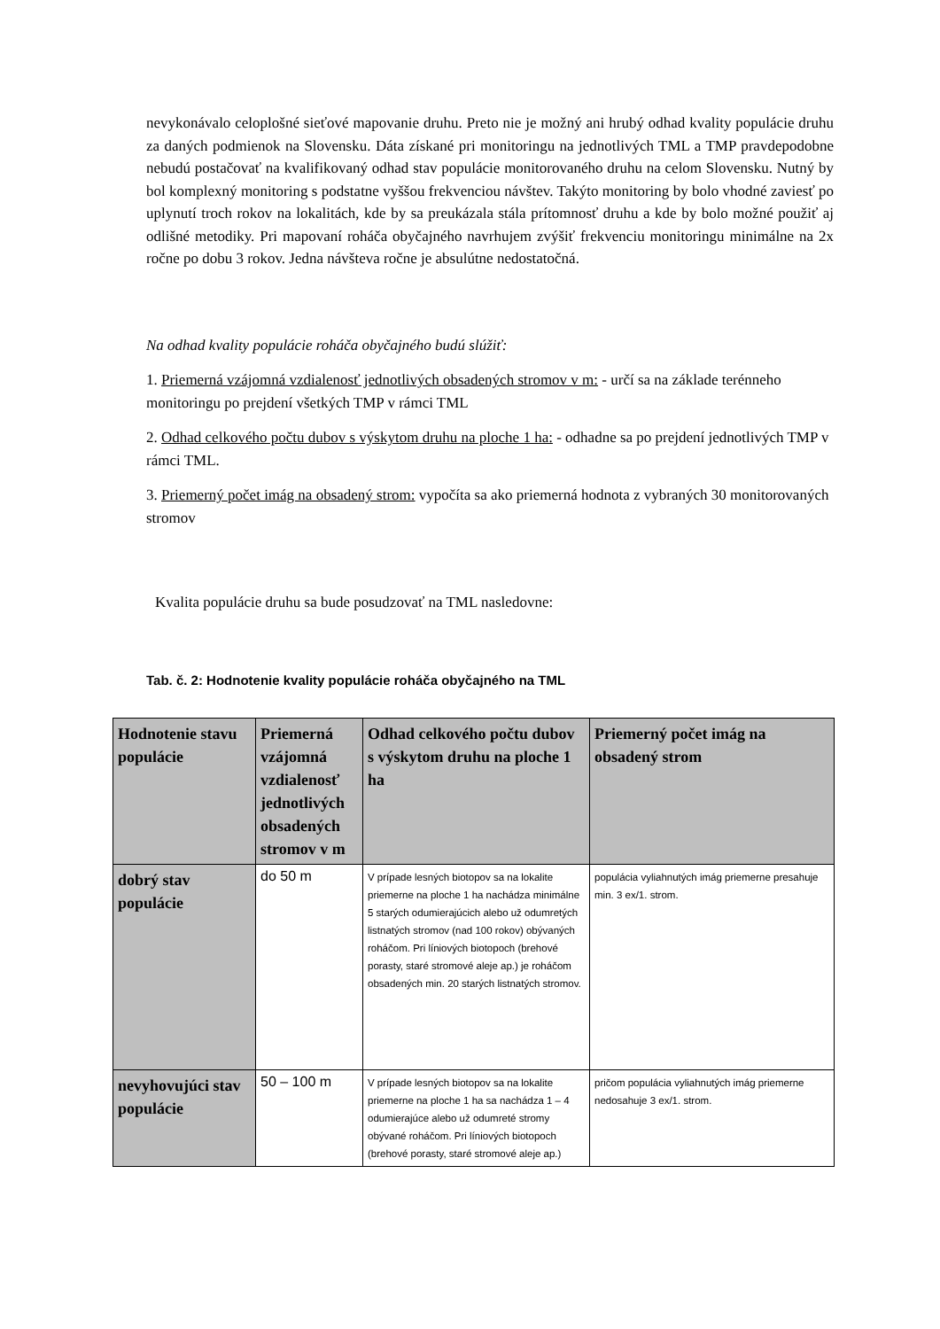nevykonávalo celoplošné sieťové mapovanie druhu. Preto nie je možný ani hrubý odhad kvality populácie druhu za daných podmienok na Slovensku. Dáta získané pri monitoringu na jednotlivých TML a TMP pravdepodobne nebudú postačovať na kvalifikovaný odhad stav populácie monitorovaného druhu na celom Slovensku. Nutný by bol komplexný monitoring s podstatne vyššou frekvenciou návštev. Takýto monitoring by bolo vhodné zaviesť po uplynutí troch rokov na lokalitách, kde by sa preukázala stála prítomnosť druhu a kde by bolo možné použiť aj odlišné metodiky. Pri mapovaní roháča obyčajného navrhujem zvýšiť frekvenciu monitoringu minimálne na 2x ročne po dobu 3 rokov. Jedna návšteva ročne je absulútne nedostatočná.
Na odhad kvality populácie roháča obyčajného budú slúžiť:
1. Priemerná vzájomná vzdialenosť jednotlivých obsadených stromov v m: - určí sa na základe terénneho monitoringu po prejdení všetkých TMP v rámci TML
2. Odhad celkového počtu dubov s výskytom druhu na ploche 1 ha: - odhadne sa po prejdení jednotlivých TMP v rámci TML.
3. Priemerný počet imág na obsadený strom: vypočíta sa ako priemerná hodnota z vybraných 30 monitorovaných stromov
Kvalita populácie druhu sa bude posudzovať na TML nasledovne:
Tab. č. 2: Hodnotenie kvality populácie roháča obyčajného na TML
| Hodnotenie stavu populácie | Priemerná vzájomná vzdialenosť jednotlivých obsadených stromov v m | Odhad celkového počtu dubov s výskytom druhu na ploche 1 ha | Priemerný počet imág na obsadený strom |
| --- | --- | --- | --- |
| dobrý stav populácie | do 50 m | V prípade lesných biotopov sa na lokalite priemerne na ploche 1 ha nachádza minimálne 5 starých odumierajúcich alebo už odumretých listnatých stromov (nad 100 rokov) obývaných roháčom. Pri líniových biotopoch (brehové porasty, staré stromové aleje ap.) je roháčom obsadených min. 20 starých listnatých stromov. | populácia vyliahnutých imág priemerne presahuje min. 3 ex/1. strom. |
| nevyhovujúci stav populácie | 50 – 100 m | V prípade lesných biotopov sa na lokalite priemerne na ploche 1 ha sa nachádza 1 – 4 odumierajúce alebo už odumreté stromy obývané roháčom. Pri líniových biotopoch (brehové porasty, staré stromové aleje ap.) | pričom populácia vyliahnutých imág priemerne nedosahuje 3 ex/1. strom. |